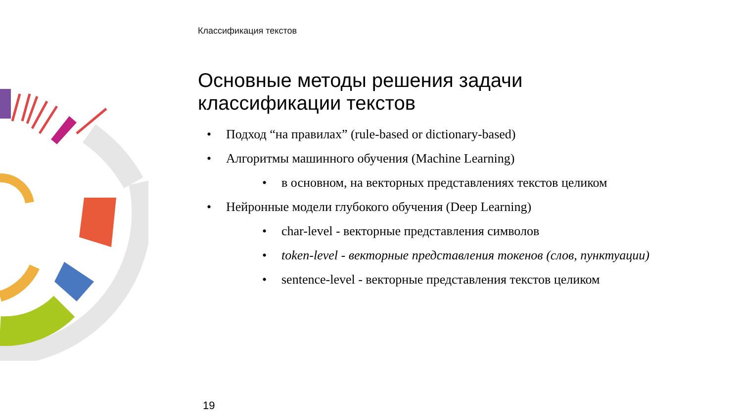Классификация текстов
Основные методы решения задачи
классификации текстов
• Подход “на правилах” (rule-based or dictionary-based)
• Алгоритмы машинного обучения (Machine Learning)
• в основном, на векторных представлениях текстов целиком
• Нейронные модели глубокого обучения (Deep Learning)
• char-level - векторные представления символов
• token-level - векторные представления токенов (слов, пунктуации)
• sentence-level - векторные представления текстов целиком
19